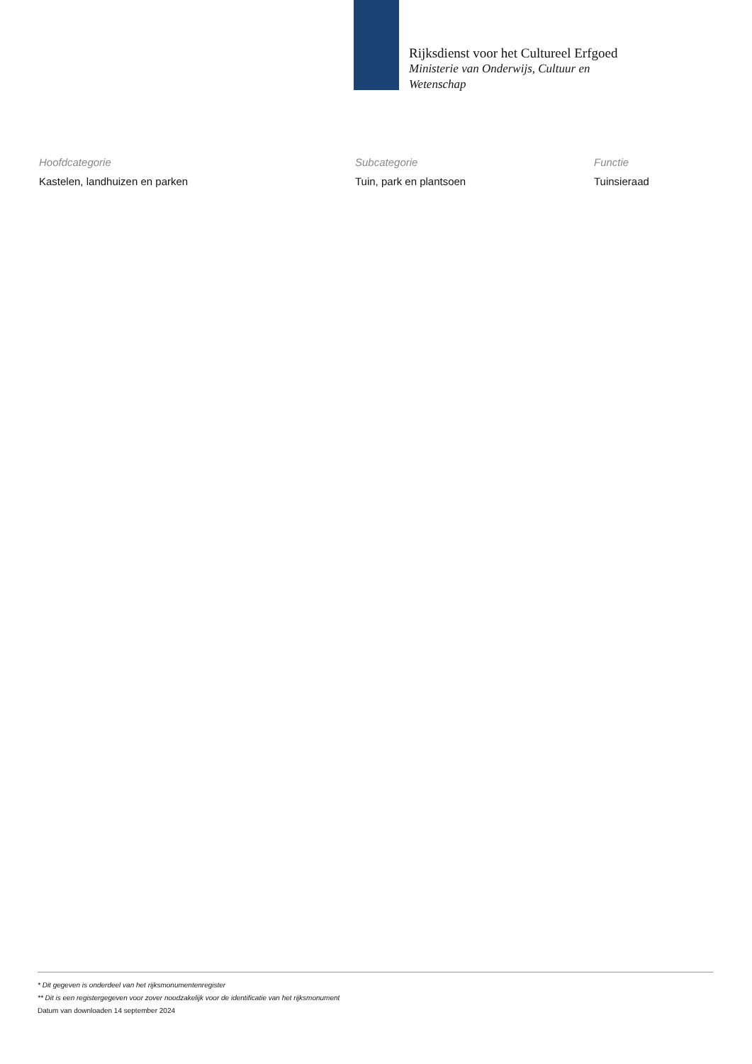Rijksdienst voor het Cultureel Erfgoed
Ministerie van Onderwijs, Cultuur en
Wetenschap
| Hoofdcategorie | Subcategorie | Functie |
| --- | --- | --- |
| Kastelen, landhuizen en parken | Tuin, park en plantsoen | Tuinsieraad |
* Dit gegeven is onderdeel van het rijksmonumentenregister
** Dit is een registergegeven voor zover noodzakelijk voor de identificatie van het rijksmonument
Datum van downloaden 14 september 2024